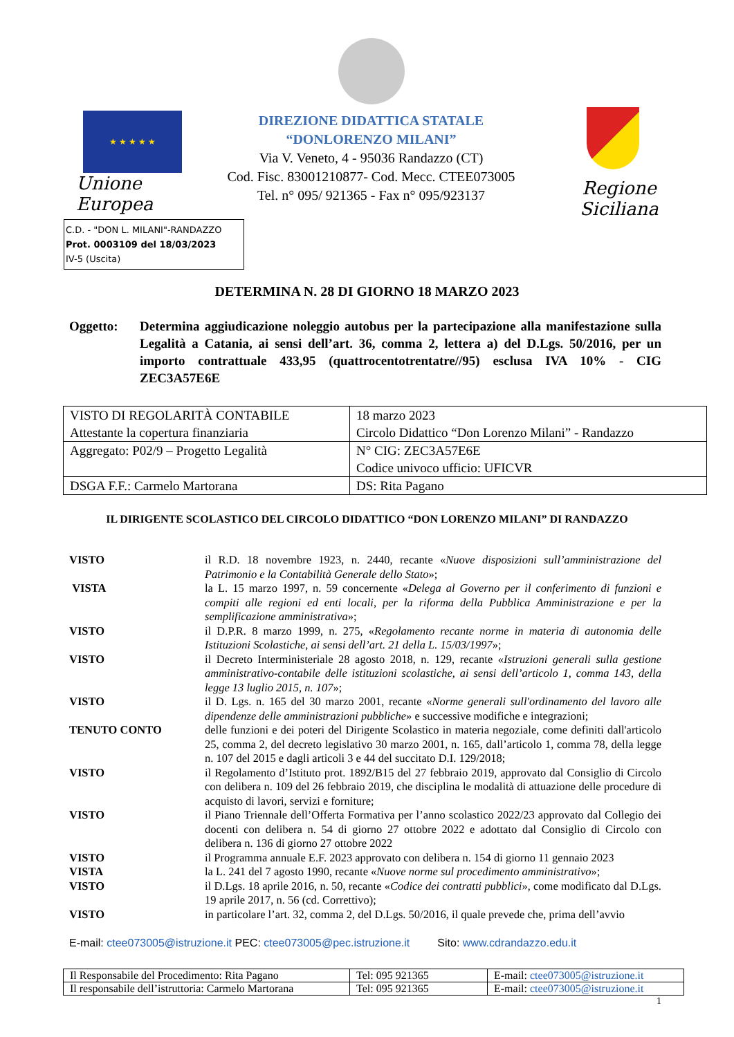★ ★ ★ ★ ★
Unione Europea
DIREZIONE DIDATTICA STATALE
“DONLORENZO MILANI”
Via V. Veneto, 4 - 95036 Randazzo (CT)
Cod. Fisc. 83001210877- Cod. Mecc. CTEE073005
Tel. n° 095/ 921365 - Fax n° 095/923137
Regione Siciliana
C.D. - "DON L. MILANI"-RANDAZZO
Prot. 0003109 del 18/03/2023
IV-5 (Uscita)
DETERMINA N. 28 DI GIORNO 18 MARZO 2023
Oggetto: Determina aggiudicazione noleggio autobus per la partecipazione alla manifestazione sulla Legalità a Catania, ai sensi dell’art. 36, comma 2, lettera a) del D.Lgs. 50/2016, per un importo contrattuale 433,95 (quattrocentotrentatre//95) esclusa IVA 10% - CIG ZEC3A57E6E
| VISTO DI REGOLARITÀ CONTABILE Attestante la copertura finanziaria | 18 marzo 2023 Circolo Didattico “Don Lorenzo Milani” - Randazzo |
| Aggregato: P02/9 – Progetto Legalità | N° CIG: ZEC3A57E6E Codice univoco ufficio: UFICVR |
| DSGA F.F.: Carmelo Martorana | DS: Rita Pagano |
IL DIRIGENTE SCOLASTICO DEL CIRCOLO DIDATTICO “DON LORENZO MILANI” DI RANDAZZO
VISTO il R.D. 18 novembre 1923, n. 2440, recante «Nuove disposizioni sull’amministrazione del Patrimonio e la Contabilità Generale dello Stato»;
VISTA la L. 15 marzo 1997, n. 59 concernente «Delega al Governo per il conferimento di funzioni e compiti alle regioni ed enti locali, per la riforma della Pubblica Amministrazione e per la semplificazione amministrativa»;
VISTO il D.P.R. 8 marzo 1999, n. 275, «Regolamento recante norme in materia di autonomia delle Istituzioni Scolastiche, ai sensi dell’art. 21 della L. 15/03/1997»;
VISTO il Decreto Interministeriale 28 agosto 2018, n. 129, recante «Istruzioni generali sulla gestione amministrativo-contabile delle istituzioni scolastiche, ai sensi dell’articolo 1, comma 143, della legge 13 luglio 2015, n. 107»;
VISTO il D. Lgs. n. 165 del 30 marzo 2001, recante «Norme generali sull'ordinamento del lavoro alle dipendenze delle amministrazioni pubbliche» e successive modifiche e integrazioni;
TENUTO CONTO delle funzioni e dei poteri del Dirigente Scolastico in materia negoziale, come definiti dall'articolo 25, comma 2, del decreto legislativo 30 marzo 2001, n. 165, dall’articolo 1, comma 78, della legge n. 107 del 2015 e dagli articoli 3 e 44 del succitato D.I. 129/2018;
VISTO il Regolamento d’Istituto prot. 1892/B15 del 27 febbraio 2019, approvato dal Consiglio di Circolo con delibera n. 109 del 26 febbraio 2019, che disciplina le modalità di attuazione delle procedure di acquisto di lavori, servizi e forniture;
VISTO il Piano Triennale dell’Offerta Formativa per l’anno scolastico 2022/23 approvato dal Collegio dei docenti con delibera n. 54 di giorno 27 ottobre 2022 e adottato dal Consiglio di Circolo con delibera n. 136 di giorno 27 ottobre 2022
VISTO il Programma annuale E.F. 2023 approvato con delibera n. 154 di giorno 11 gennaio 2023
VISTA la L. 241 del 7 agosto 1990, recante «Nuove norme sul procedimento amministrativo»;
VISTO il D.Lgs. 18 aprile 2016, n. 50, recante «Codice dei contratti pubblici», come modificato dal D.Lgs. 19 aprile 2017, n. 56 (cd. Correttivo);
VISTO in particolare l’art. 32, comma 2, del D.Lgs. 50/2016, il quale prevede che, prima dell’avvio
E-mail: ctee073005@istruzione.it PEC: ctee073005@pec.istruzione.it Sito: www.cdrandazzo.edu.it
| Il Responsabile del Procedimento: Rita Pagano | Tel: 095 921365 | E-mail: ctee073005@istruzione.it |
| Il responsabile dell’istruttoria: Carmelo Martorana | Tel: 095 921365 | E-mail: ctee073005@istruzione.it |
1